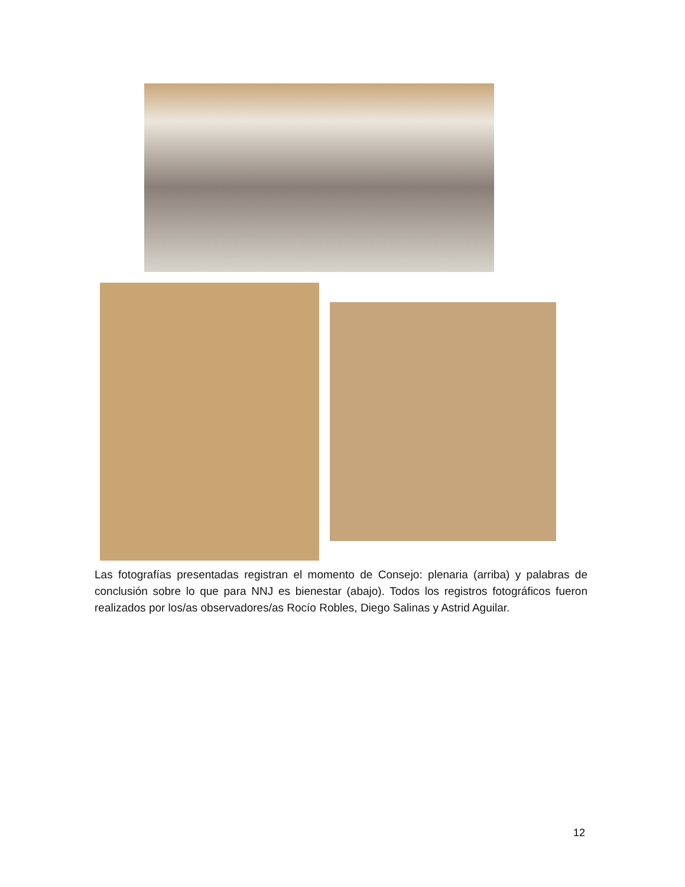Las fotografías presentadas registran el momento de Consejo: plenaria (arriba) y palabras de conclusión sobre lo que para NNJ es bienestar (abajo). Todos los registros fotográficos fueron realizados por los/as observadores/as Rocío Robles, Diego Salinas y Astrid Aguilar.
12